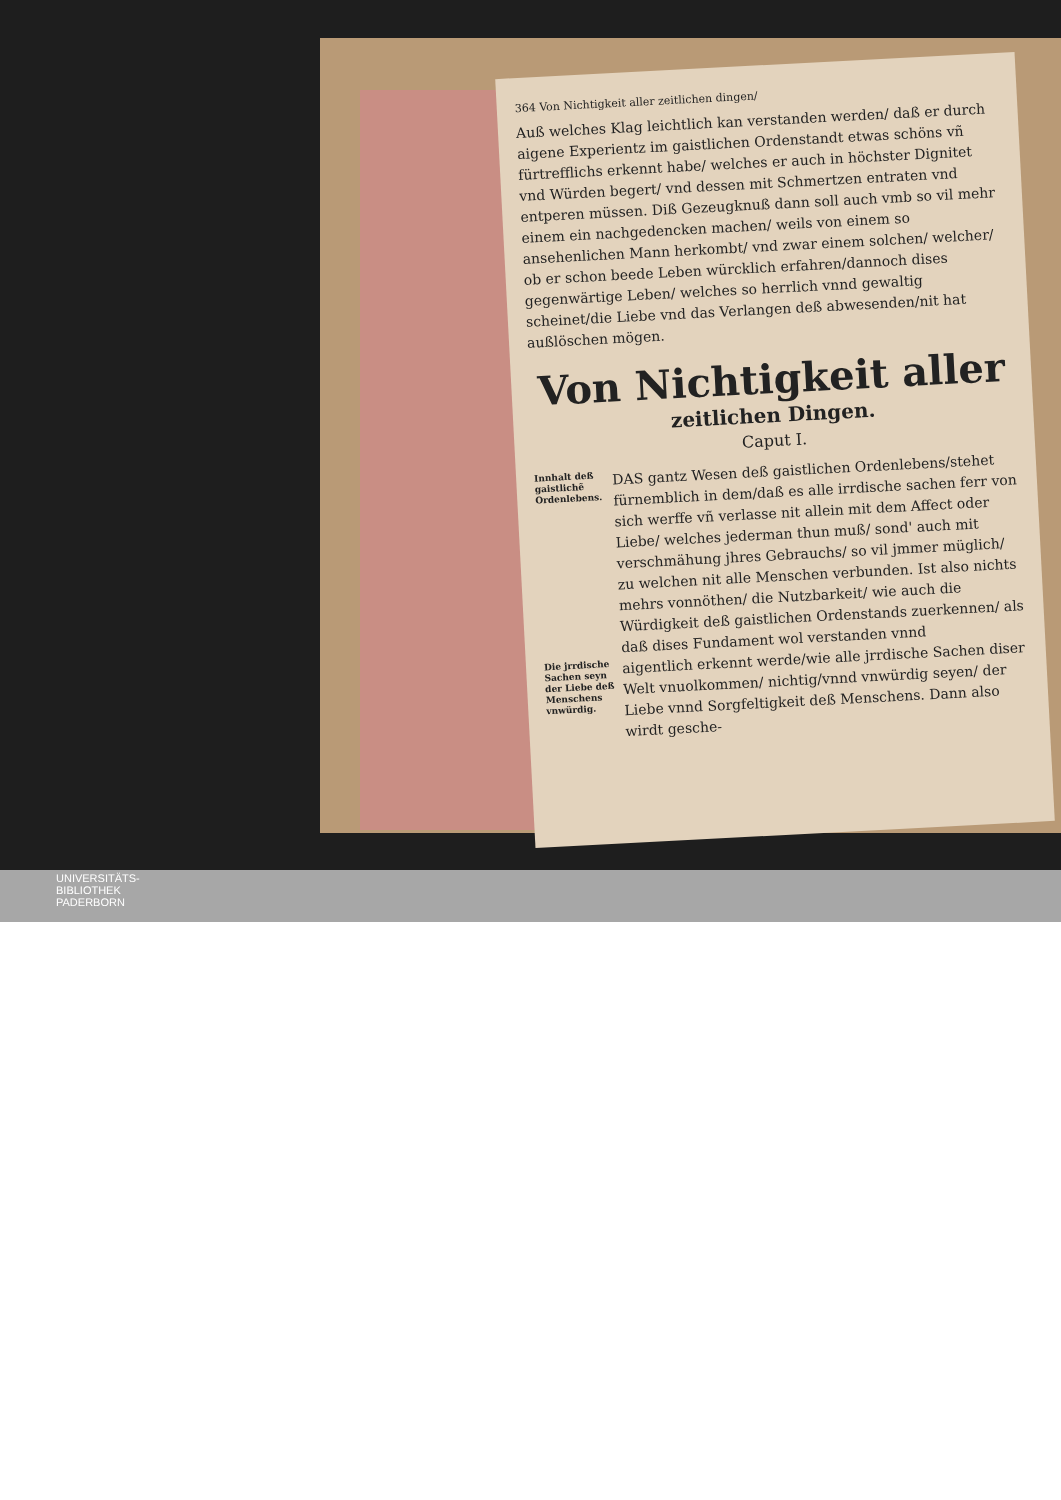364 Von Nichtigkeit aller zeitlichen dingen/
Auß welches Klag leichtlich kan verstanden werden/ daß er durch aigene Experientz im gaistlichen Ordenstandt etwas schöns vñ fürtrefflichs erkennt habe/ welches er auch in höchster Dignitet vnd Würden begert/ vnd dessen mit Schmertzen entraten vnd entperen müssen. Diß Gezeugknuß dann soll auch vmb so vil mehr einem ein nachgedencken machen/ weils von einem so ansehenlichen Mann herkombt/ vnd zwar einem solchen/ welcher/ ob er schon beede Leben würcklich erfahren/dannoch dises gegenwärtige Leben/ welches so herrlich vnnd gewaltig scheinet/die Liebe vnd das Verlangen deß abwesenden/nit hat außlöschen mögen.
Von Nichtigkeit aller
zeitlichen Dingen.
Caput I.
Innhalt deß gaistlichẽ Ordenlebens.
DAS gantz Wesen deß gaistlichen Ordenlebens/stehet fürnemblich in dem/daß es alle irrdische sachen ferr von sich werffe vñ verlasse nit allein mit dem Affect oder Liebe/ welches jederman thun muß/ sond' auch mit verschmähung jhres Gebrauchs/ so vil jmmer müglich/ zu welchen nit alle Menschen verbunden. Ist also nichts mehrs vonnöthen/ die Nutzbarkeit/ wie auch die Würdigkeit deß gaistlichen Ordenstands zuerkennen/ als daß dises Fundament wol verstanden vnnd
Die jrrdische Sachen seyn der Liebe deß Menschens vnwürdig.
aigentlich erkennt werde/wie alle jrrdische Sachen diser Welt vnuolkommen/ nichtig/vnnd vnwürdig seyen/ der Liebe vnnd Sorgfeltigkeit deß Menschens. Dann also wirdt gesche-
UNIVERSITÄTS-
BIBLIOTHEK
PADERBORN